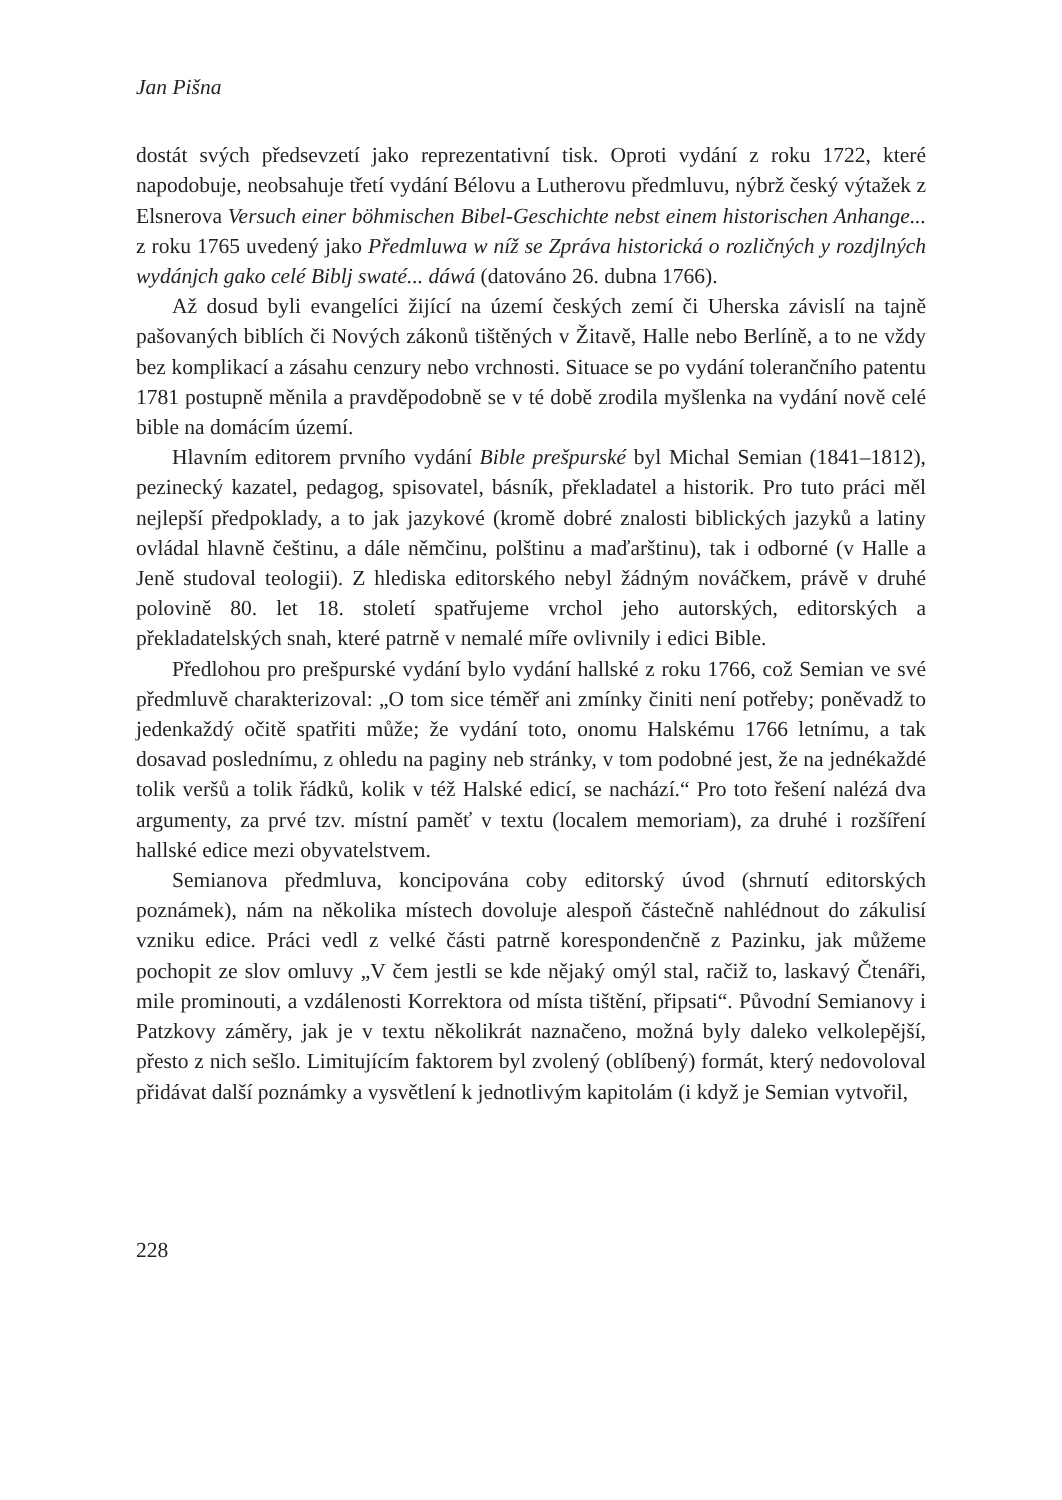Jan Pišna
dostát svých předsevzetí jako reprezentativní tisk. Oproti vydání z roku 1722, které napodobuje, neobsahuje třetí vydání Bélovu a Lutherovu předmluvu, nýbrž český výtažek z Elsnerova Versuch einer böhmischen Bibel-Geschichte nebst einem historischen Anhange... z roku 1765 uvedený jako Předmluwa w níž se Zpráva historická o rozličných y rozdjlných wydánjch gako celé Biblj swaté... dáwá (datováno 26. dubna 1766).
Až dosud byli evangelíci žijící na území českých zemí či Uherska závislí na tajně pašovaných biblích či Nových zákonů tištěných v Žitavě, Halle nebo Berlíně, a to ne vždy bez komplikací a zásahu cenzury nebo vrchnosti. Situace se po vydání tolerančního patentu 1781 postupně měnila a pravděpodobně se v té době zrodila myšlenka na vydání nově celé bible na domácím území.
Hlavním editorem prvního vydání Bible prešpurské byl Michal Semian (1841–1812), pezinecký kazatel, pedagog, spisovatel, básník, překladatel a historik. Pro tuto práci měl nejlepší předpoklady, a to jak jazykové (kromě dobré znalosti biblických jazyků a latiny ovládal hlavně češtinu, a dále němčinu, polštinu a maďarštinu), tak i odborné (v Halle a Jeně studoval teologii). Z hlediska editorského nebyl žádným nováčkem, právě v druhé polovině 80. let 18. století spatřujeme vrchol jeho autorských, editorských a překladatelských snah, které patrně v nemalé míře ovlivnily i edici Bible.
Předlohou pro prešpurské vydání bylo vydání hallské z roku 1766, což Semian ve své předmluvě charakterizoval: „O tom sice téměř ani zmínky činiti není potřeby; poněvadž to jedenkaždý očitě spatřiti může; že vydání toto, onomu Halskému 1766 letnímu, a tak dosavad poslednímu, z ohledu na paginy neb stránky, v tom podobné jest, že na jednékaždé tolik veršů a tolik řádků, kolik v též Halské edicí, se nachází.“ Pro toto řešení nalézá dva argumenty, za prvé tzv. místní paměť v textu (localem memoriam), za druhé i rozšíření hallské edice mezi obyvatelstvem.
Semianova předmluva, koncipována coby editorský úvod (shrnutí editorských poznámek), nám na několika místech dovoluje alespoň částečně nahlédnout do zákulisí vzniku edice. Práci vedl z velké části patrně korespondenčně z Pazinku, jak můžeme pochopit ze slov omluvy „V čem jestli se kde nějaký omýl stal, račiž to, laskavý Čtenáři, mile prominouti, a vzdálenosti Korrektora od místa tištění, připsati“. Původní Semianovy i Patzkovy záměry, jak je v textu několikrát naznačeno, možná byly daleko velkolepější, přesto z nich sešlo. Limitujícím faktorem byl zvolený (oblíbený) formát, který nedovoloval přidávat další poznámky a vysvětlení k jednotlivým kapitolám (i když je Semian vytvořil,
228